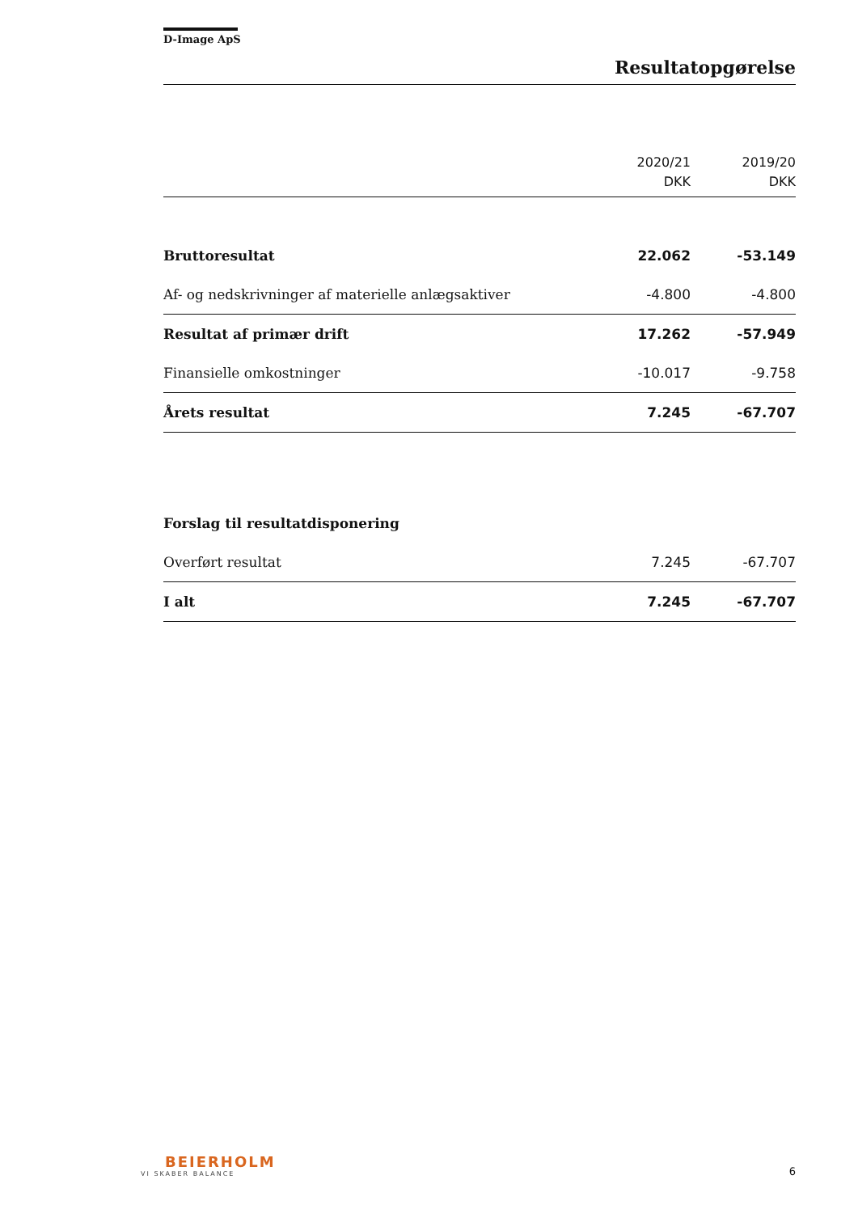D-Image ApS
Resultatopgørelse
| | 2020/21 DKK | 2019/20 DKK |
| --- | --- | --- |
| Bruttoresultat | 22.062 | -53.149 |
| Af- og nedskrivninger af materielle anlægsaktiver | -4.800 | -4.800 |
| Resultat af primær drift | 17.262 | -57.949 |
| Finansielle omkostninger | -10.017 | -9.758 |
| Årets resultat | 7.245 | -67.707 |
| Forslag til resultatdisponering | | |
| Overført resultat | 7.245 | -67.707 |
| I alt | 7.245 | -67.707 |
BEIERHOLM
VI SKABER BALANCE
6